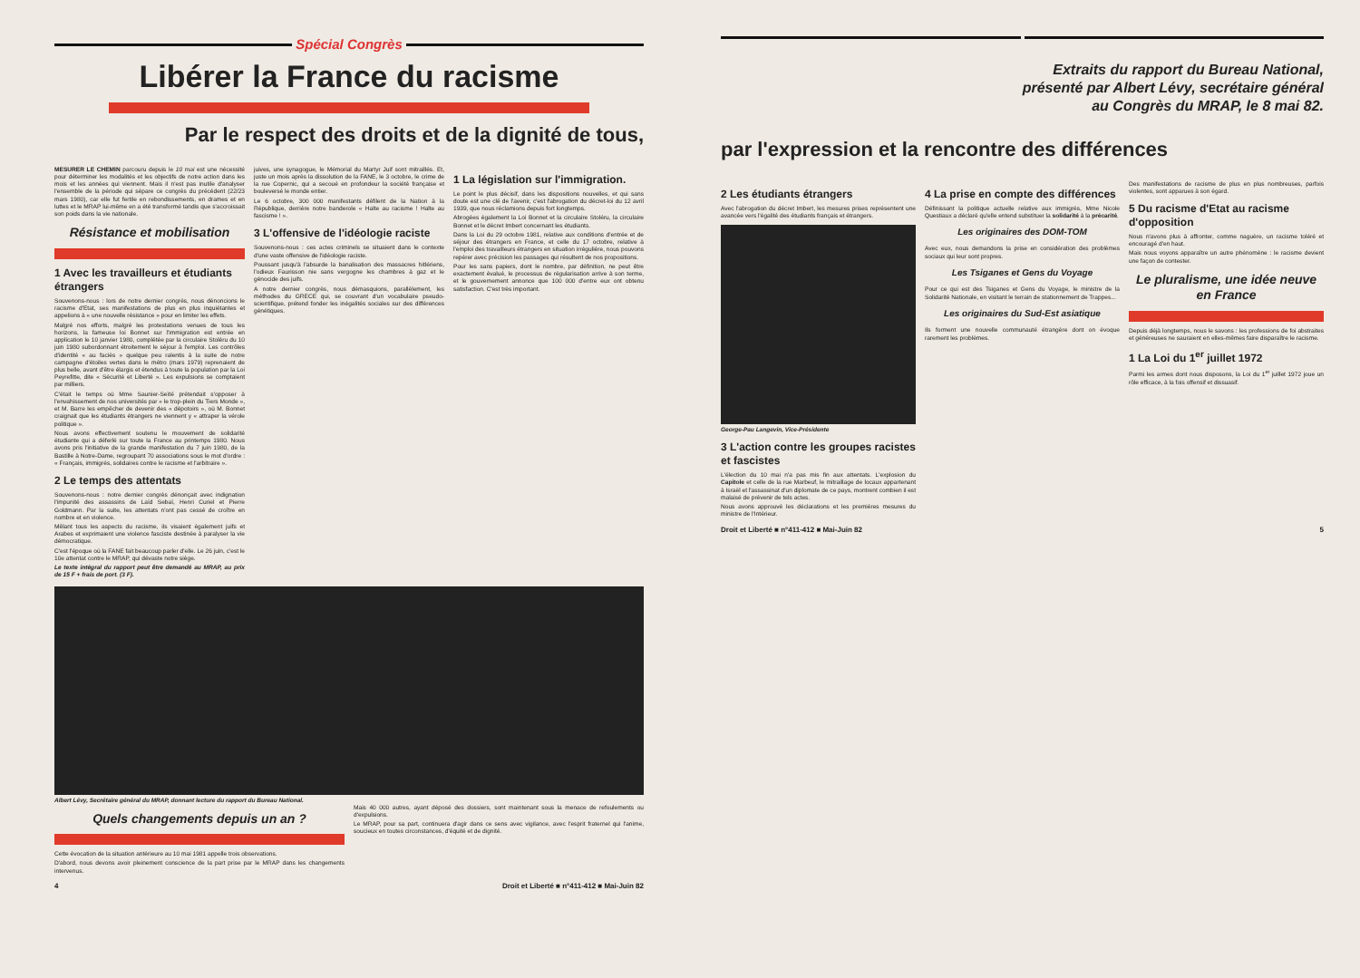Spécial Congrès
Libérer la France du racisme
Par le respect des droits et de la dignité de tous,
MESURER LE CHEMIN parcouru depuis le 10 mai est une nécessité pour déterminer les modalités et les objectifs de notre action dans les mois et les années qui viennent. Mais il n'est pas inutile d'analyser l'ensemble de la période qui sépare ce congrès du précédent (22/23 mars 1980), car elle fut fertile en rebondissements, en drames et en luttes et le MRAP lui-même en a été transformé tandis que s'accroissait son poids dans la vie nationale.
Résistance et mobilisation
1 Avec les travailleurs et étudiants étrangers
Souvenons-nous : lors de notre dernier congrès, nous dénoncions le racisme d'Etat, ses manifestations de plus en plus inquiétantes et appelions à « une nouvelle résistance » pour en limiter les effets.
Malgré nos efforts, malgré les protestations venues de tous les horizons, la fameuse loi Bonnet sur l'immigration est entrée en application le 10 janvier 1980, complétée par la circulaire Stoléru du 10 juin 1980 subordonnant étroitement le séjour à l'emploi. Les contrôles d'identité « au faciès » quelque peu ralentis à la suite de notre campagne d'étoiles vertes dans le métro (mars 1979) reprenaient de plus belle, avant d'être élargis et étendus à toute la population par la Loi Peyrefitte, dite « Sécurité et Liberté ». Les expulsions se comptaient par milliers.
C'était le temps où Mme Saunier-Seïté prétendait s'opposer à l'envahissement de nos universités par « le trop-plein du Tiers Monde », et M. Barre les empêcher de devenir des « dépotoirs », où M. Bonnet craignait que les étudiants étrangers ne viennent y « attraper la vérole politique ».
Nous avons effectivement soutenu le mouvement de solidarité étudiante qui a déferlé sur toute la France au printemps 1980. Nous avons pris l'initiative de la grande manifestation du 7 juin 1980, de la Bastille à Notre-Dame, regroupant 70 associations sous le mot d'ordre : « Français, immigrés, solidaires contre le racisme et l'arbitraire ».
2 Le temps des attentats
Souvenons-nous : notre dernier congrès dénonçait avec indignation l'impunité des assassins de Laïd Sebaï, Henri Curiel et Pierre Goldmann. Par la suite, les attentats n'ont pas cessé de croître en nombre et en violence.
Mêlant tous les aspects du racisme, ils visaient également juifs et Arabes et exprimaient une violence fasciste destinée à paralyser la vie démocratique.
C'est l'époque où la FANE fait beaucoup parler d'elle. Le 26 juin, c'est le 10e attentat contre le MRAP, qui dévaste notre siège.
Le texte intégral du rapport peut être demandé au MRAP, au prix de 15 F + frais de port. (3 F).
juives, une synagogue, le Mémorial du Martyr Juif sont mitraillés. Et, juste un mois après la dissolution de la FANE, le 3 octobre, le crime de la rue Copernic, qui a secoué en profondeur la société française et bouleversé le monde entier.
Le 6 octobre, 300 000 manifestants défilent de la Nation à la République, derrière notre banderole « Halte au racisme ! Halte au fascisme ! ».
3 L'offensive de l'idéologie raciste
Souvenons-nous : ces actes criminels se situaient dans le contexte d'une vaste offensive de l'idéologie raciste.
Poussant jusqu'à l'absurde la banalisation des massacres hitlériens, l'odieux Faurisson nie sans vergogne les chambres à gaz et le génocide des juifs.
A notre dernier congrès, nous démasquions, parallèlement, les méthodes du GRECE qui, se couvrant d'un vocabulaire pseudo-scientifique, prétend fonder les inégalités sociales sur des différences génétiques.
1 La législation sur l'immigration.
Le point le plus décisif, dans les dispositions nouvelles, et qui sans doute est une clé de l'avenir, c'est l'abrogation du décret-loi du 12 avril 1939, que nous réclamions depuis fort longtemps.
Abrogées également la Loi Bonnet et la circulaire Stoléru, la circulaire Bonnet et le décret Imbert concernant les étudiants.
Dans la Loi du 29 octobre 1981, relative aux conditions d'entrée et de séjour des étrangers en France, et celle du 17 octobre, relative à l'emploi des travailleurs étrangers en situation irrégulière, nous pouvons repérer avec précision les passages qui résultent de nos propositions.
Pour les sans papiers, dont le nombre, par définition, ne peut être exactement évalué, le processus de régularisation arrive à son terme, et le gouvernement annonce que 100 000 d'entre eux ont obtenu satisfaction. C'est très important.
Albert Lévy, Secrétaire général du MRAP, donnant lecture du rapport du Bureau National.
Quels changements depuis un an ?
Cette évocation de la situation antérieure au 10 mai 1981 appelle trois observations.
D'abord, nous devons avoir pleinement conscience de la part prise par le MRAP dans les changements intervenus.
Mais 40 000 autres, ayant déposé des dossiers, sont maintenant sous la menace de refoulements ou d'expulsions.
Le MRAP, pour sa part, continuera d'agir dans ce sens avec vigilance, avec l'esprit fraternel qui l'anime, soucieux en toutes circonstances, d'équité et de dignité.
4 Droit et Liberté ■ n°411-412 ■ Mai-Juin 82
Extraits du rapport du Bureau National,
présenté par Albert Lévy, secrétaire général
au Congrès du MRAP, le 8 mai 82.
par l'expression et la rencontre des différences
2 Les étudiants étrangers
Avec l'abrogation du décret Imbert, les mesures prises représentent une avancée vers l'égalité des étudiants français et étrangers.
George-Pau Langevin, Vice-Présidente
3 L'action contre les groupes racistes et fascistes
L'élection du 10 mai n'a pas mis fin aux attentats. L'explosion du Capitole et celle de la rue Marbeuf, le mitraillage de locaux appartenant à Israël et l'assassinat d'un diplomate de ce pays, montrent combien il est malaisé de prévenir de tels actes.
Nous avons approuvé les déclarations et les premières mesures du ministre de l'Intérieur.
4 La prise en compte des différences
Définissant la politique actuelle relative aux immigrés, Mme Nicole Questiaux a déclaré qu'elle entend substituer la solidarité à la précarité.
Les originaires des DOM-TOM
Avec eux, nous demandons la prise en considération des problèmes sociaux qui leur sont propres.
Les Tsiganes et Gens du Voyage
Pour ce qui est des Tsiganes et Gens du Voyage, le ministre de la Solidarité Nationale, en visitant le terrain de stationnement de Trappes...
Les originaires du Sud-Est asiatique
Ils forment une nouvelle communauté étrangère dont on évoque rarement les problèmes.
Des manifestations de racisme de plus en plus nombreuses, parfois violentes, sont apparues à son égard.
5 Du racisme d'Etat au racisme d'opposition
Nous n'avons plus à affronter, comme naguère, un racisme toléré et encouragé d'en haut.
Mais nous voyons apparaître un autre phénomène : le racisme devient une façon de contester.
Le pluralisme, une idée neuve en France
Depuis déjà longtemps, nous le savons : les professions de foi abstraites et généreuses ne sauraient en elles-mêmes faire disparaître le racisme.
1 La Loi du 1<sup>er</sup> juillet 1972
Parmi les armes dont nous disposons, la Loi du 1<sup>er</sup> juillet 1972 joue un rôle efficace, à la fois offensif et dissuasif.
Droit et Liberté ■ n°411-412 ■ Mai-Juin 82 5